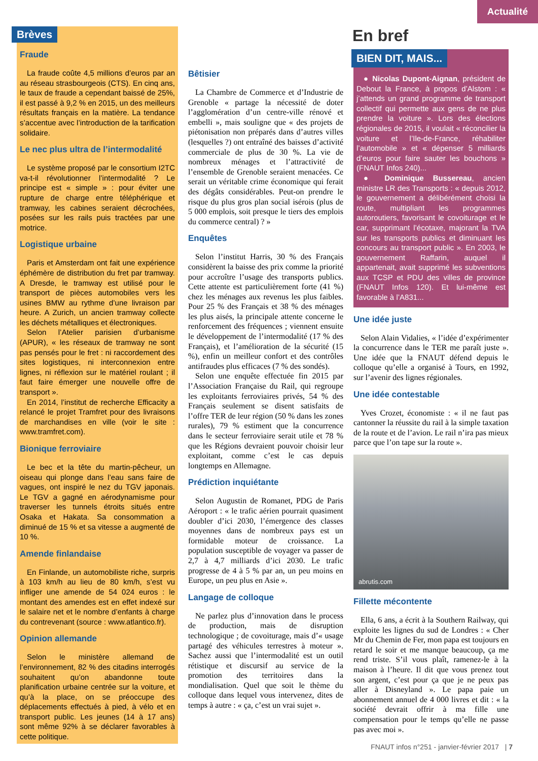Actualité
Brèves
Fraude
La fraude coûte 4,5 millions d’euros par an au réseau strasbourgeois (CTS). En cinq ans, le taux de fraude a cependant baissé de 25%, il est passé à 9,2 % en 2015, un des meilleurs résultats français en la matière. La tendance s’accentue avec l’introduction de la tarification solidaire.
Le nec plus ultra de l’intermodalité
Le système proposé par le consortium I2TC va-t-il révolutionner l’intermodalité ? Le principe est « simple » : pour éviter une rupture de charge entre téléphérique et tramway, les cabines seraient décrochées, posées sur les rails puis tractées par une motrice.
Logistique urbaine
Paris et Amsterdam ont fait une expérience éphémère de distribution du fret par tramway. A Dresde, le tramway est utilisé pour le transport de pièces automobiles vers les usines BMW au rythme d’une livraison par heure. A Zurich, un ancien tramway collecte les déchets métalliques et électroniques.
Selon l’Atelier parisien d’urbanisme (APUR), « les réseaux de tramway ne sont pas pensés pour le fret : ni raccordement des sites logistiques, ni interconnexion entre lignes, ni réflexion sur le matériel roulant ; il faut faire émerger une nouvelle offre de transport ».
En 2014, l’institut de recherche Efficacity a relancé le projet Tramfret pour des livraisons de marchandises en ville (voir le site : www.tramfret.com).
Bionique ferroviaire
Le bec et la tête du martin-pêcheur, un oiseau qui plonge dans l’eau sans faire de vagues, ont inspiré le nez du TGV japonais. Le TGV a gagné en aérodynamisme pour traverser les tunnels étroits situés entre Osaka et Hakata. Sa consommation a diminué de 15 % et sa vitesse a augmenté de 10 %.
Amende finlandaise
En Finlande, un automobiliste riche, surpris à 103 km/h au lieu de 80 km/h, s’est vu infliger une amende de 54 024 euros : le montant des amendes est en effet indexé sur le salaire net et le nombre d’enfants à charge du contrevenant (source : www.atlantico.fr).
Opinion allemande
Selon le ministère allemand de l’environnement, 82 % des citadins interrogés souhaitent qu’on abandonne toute planification urbaine centrée sur la voiture, et qu’à la place, on se préoccupe des déplacements effectués à pied, à vélo et en transport public. Les jeunes (14 à 17 ans) sont même 92% à se déclarer favorables à cette politique.
Bêtisier
La Chambre de Commerce et d’Industrie de Grenoble « partage la nécessité de doter l’agglomération d’un centre-ville rénové et embelli », mais souligne que « des projets de piétonisation non préparés dans d’autres villes (lesquelles ?) ont entraîné des baisses d’activité commerciale de plus de 30 %. La vie de nombreux ménages et l’attractivité de l’ensemble de Grenoble seraient menacées. Ce serait un véritable crime économique qui ferait des dégâts considérables. Peut-on prendre le risque du plus gros plan social isérois (plus de 5 000 emplois, soit presque le tiers des emplois du commerce central) ? »
Enquêtes
Selon l’institut Harris, 30 % des Français considèrent la baisse des prix comme la priorité pour accroître l’usage des transports publics. Cette attente est particulièrement forte (41 %) chez les ménages aux revenus les plus faibles. Pour 25 % des Français et 38 % des ménages les plus aisés, la principale attente concerne le renforcement des fréquences ; viennent ensuite le développement de l’intermodalité (17 % des Français), et l’amélioration de la sécurité (15 %), enfin un meilleur confort et des contrôles antifraudes plus efficaces (7 % des sondés).
Selon une enquête effectuée fin 2015 par l’Association Française du Rail, qui regroupe les exploitants ferroviaires privés, 54 % des Français seulement se disent satisfaits de l’offre TER de leur région (50 % dans les zones rurales), 79 % estiment que la concurrence dans le secteur ferroviaire serait utile et 78 % que les Régions devraient pouvoir choisir leur exploitant, comme c’est le cas depuis longtemps en Allemagne.
Prédiction inquiétante
Selon Augustin de Romanet, PDG de Paris Aéroport : « le trafic aérien pourrait quasiment doubler d’ici 2030, l’émergence des classes moyennes dans de nombreux pays est un formidable moteur de croissance. La population susceptible de voyager va passer de 2,7 à 4,7 milliards d’ici 2030. Le trafic progresse de 4 à 5 % par an, un peu moins en Europe, un peu plus en Asie ».
Langage de colloque
Ne parlez plus d’innovation dans le process de production, mais de disruption technologique ; de covoiturage, mais d’« usage partagé des véhicules terrestres à moteur ». Sachez aussi que l’intermodalité est un outil rétistique et discursif au service de la promotion des territoires dans la mondialisation. Quel que soit le thème du colloque dans lequel vous intervenez, dites de temps à autre : « ça, c’est un vrai sujet ».
En bref
BIEN DIT, MAIS...
● Nicolas Dupont-Aignan, président de Debout la France, à propos d’Alstom : « j’attends un grand programme de transport collectif qui permette aux gens de ne plus prendre la voiture ». Lors des élections régionales de 2015, il voulait « réconcilier la voiture et l’Ile-de-France, réhabiliter l’automobile » et « dépenser 5 milliards d’euros pour faire sauter les bouchons » (FNAUT Infos 240)...
● Dominique Bussereau, ancien ministre LR des Transports : « depuis 2012, le gouvernement a délibérément choisi la route, multipliant les programmes autoroutiers, favorisant le covoiturage et le car, supprimant l’écotaxe, majorant la TVA sur les transports publics et diminuant les concours au transport public ». En 2003, le gouvernement Raffarin, auquel il appartenait, avait supprimé les subventions aux TCSP et PDU des villes de province (FNAUT Infos 120). Et lui-même est favorable à l’A831...
Une idée juste
Selon Alain Vidalies, « l’idée d’expérimenter la concurrence dans le TER me paraît juste ». Une idée que la FNAUT défend depuis le colloque qu’elle a organisé à Tours, en 1992, sur l’avenir des lignes régionales.
Une idée contestable
Yves Crozet, économiste : « il ne faut pas cantonner la réussite du rail à la simple taxation de la route et de l’avion. Le rail n’ira pas mieux parce que l’on tape sur la route ».
abrutis.com
Fillette mécontente
Ella, 6 ans, a écrit à la Southern Railway, qui exploite les lignes du sud de Londres : « Cher Mr du Chemin de Fer, mon papa est toujours en retard le soir et me manque beaucoup, ça me rend triste. S’il vous plaît, ramenez-le à la maison à l’heure. Il dit que vous prenez tout son argent, c’est pour ça que je ne peux pas aller à Disneyland ». Le papa paie un abonnement annuel de 4 000 livres et dit : « la société devrait offrir à ma fille une compensation pour le temps qu’elle ne passe pas avec moi ».
FNAUT infos n°251 - janvier-février 2017 | 7